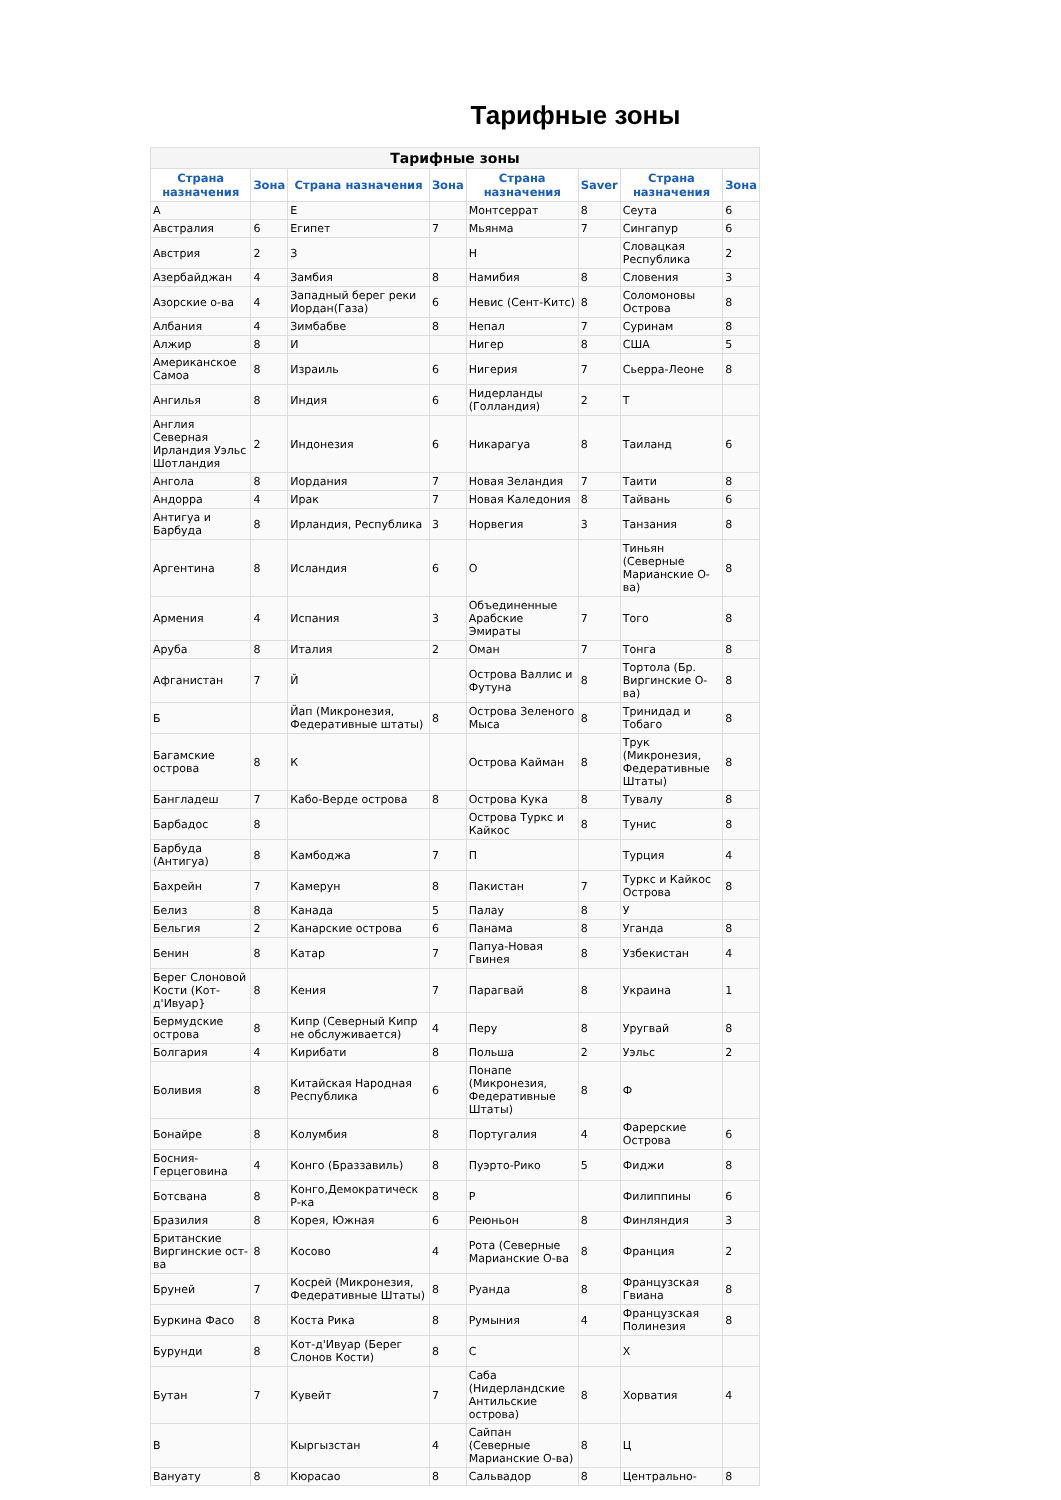Тарифные зоны
| Тарифные зоны | | | | | | | |
| --- | --- | --- | --- | --- | --- | --- | --- |
| Страна назначения | Зона | Страна назначения | Зона | Страна назначения | Saver | Страна назначения | Зона |
| А | | Е | | Монтсеррат | 8 | Сеута | 6 |
| Австралия | 6 | Египет | 7 | Мьянма | 7 | Сингапур | 6 |
| Австрия | 2 | З | | Н | | Словацкая Республика | 2 |
| Азербайджан | 4 | Замбия | 8 | Намибия | 8 | Словения | 3 |
| Азорские о-ва | 4 | Западный берег реки Иордан(Газа) | 6 | Невис (Сент-Китс) | 8 | Соломоновы Острова | 8 |
| Албания | 4 | Зимбабве | 8 | Непал | 7 | Суринам | 8 |
| Алжир | 8 | И | | Нигер | 8 | США | 5 |
| Американское Самоа | 8 | Израиль | 6 | Нигерия | 7 | Сьерра-Леоне | 8 |
| Ангилья | 8 | Индия | 6 | Нидерланды (Голландия) | 2 | Т | |
| Англия Северная Ирландия Уэльс Шотландия | 2 | Индонезия | 6 | Никарагуа | 8 | Таиланд | 6 |
| Ангола | 8 | Иордания | 7 | Новая Зеландия | 7 | Таити | 8 |
| Андорра | 4 | Ирак | 7 | Новая Каледония | 8 | Тайвань | 6 |
| Антигуа и Барбуда | 8 | Ирландия, Республика | 3 | Норвегия | 3 | Танзания | 8 |
| Аргентина | 8 | Исландия | 6 | О | | Тиньян (Северные Марианские О-ва) | 8 |
| Армения | 4 | Испания | 3 | Объединенные Арабские Эмираты | 7 | Того | 8 |
| Аруба | 8 | Италия | 2 | Оман | 7 | Тонга | 8 |
| Афганистан | 7 | Й | | Острова Валлис и Футуна | 8 | Тортола (Бр. Виргинские О-ва) | 8 |
| Б | | Йап (Микронезия, Федеративные штаты) | 8 | Острова Зеленого Мыса | 8 | Тринидад и Тобаго | 8 |
| Багамские острова | 8 | К | | Острова Кайман | 8 | Трук (Микронезия, Федеративные Штаты) | 8 |
| Бангладеш | 7 | Кабо-Верде острова | 8 | Острова Кука | 8 | Тувалу | 8 |
| Барбадос | 8 | | | Острова Туркс и Кайкос | 8 | Тунис | 8 |
| Барбуда (Антигуа) | 8 | Камбоджа | 7 | П | | Турция | 4 |
| Бахрейн | 7 | Камерун | 8 | Пакистан | 7 | Туркс и Кайкос Острова | 8 |
| Белиз | 8 | Канада | 5 | Палау | 8 | У | |
| Бельгия | 2 | Канарские острова | 6 | Панама | 8 | Уганда | 8 |
| Бенин | 8 | Катар | 7 | Папуа-Новая Гвинея | 8 | Узбекистан | 4 |
| Берег Слоновой Кости (Кот-д'Ивуар} | 8 | Кения | 7 | Парагвай | 8 | Украина | 1 |
| Бермудские острова | 8 | Кипр (Северный Кипр не обслуживается) | 4 | Перу | 8 | Уругвай | 8 |
| Болгария | 4 | Кирибати | 8 | Польша | 2 | Уэльс | 2 |
| Боливия | 8 | Китайская Народная Республика | 6 | Понапе (Микронезия, Федеративные Штаты) | 8 | Ф | |
| Бонайре | 8 | Колумбия | 8 | Португалия | 4 | Фарерские Острова | 6 |
| Босния-Герцеговина | 4 | Конго (Браззавиль) | 8 | Пуэрто-Рико | 5 | Фиджи | 8 |
| Ботсвана | 8 | Конго,Демократическ Р-ка | 8 | Р | | Филиппины | 6 |
| Бразилия | 8 | Корея, Южная | 6 | Реюньон | 8 | Финляндия | 3 |
| Британские Виргинские ост-ва | 8 | Косово | 4 | Рота (Северные Марианские О-ва | 8 | Франция | 2 |
| Бруней | 7 | Косрей (Микронезия, Федеративные Штаты) | 8 | Руанда | 8 | Французская Гвиана | 8 |
| Буркина Фасо | 8 | Коста Рика | 8 | Румыния | 4 | Французская Полинезия | 8 |
| Бурунди | 8 | Кот-д'Ивуар (Берег Слонов Кости) | 8 | С | | Х | |
| Бутан | 7 | Кувейт | 7 | Саба (Нидерландские Антильские острова) | 8 | Хорватия | 4 |
| В | | Кыргызстан | 4 | Сайпан (Северные Марианские О-ва) | 8 | Ц | |
| Вануату | 8 | Кюрасао | 8 | Сальвадор | 8 | Центрально- | 8 |